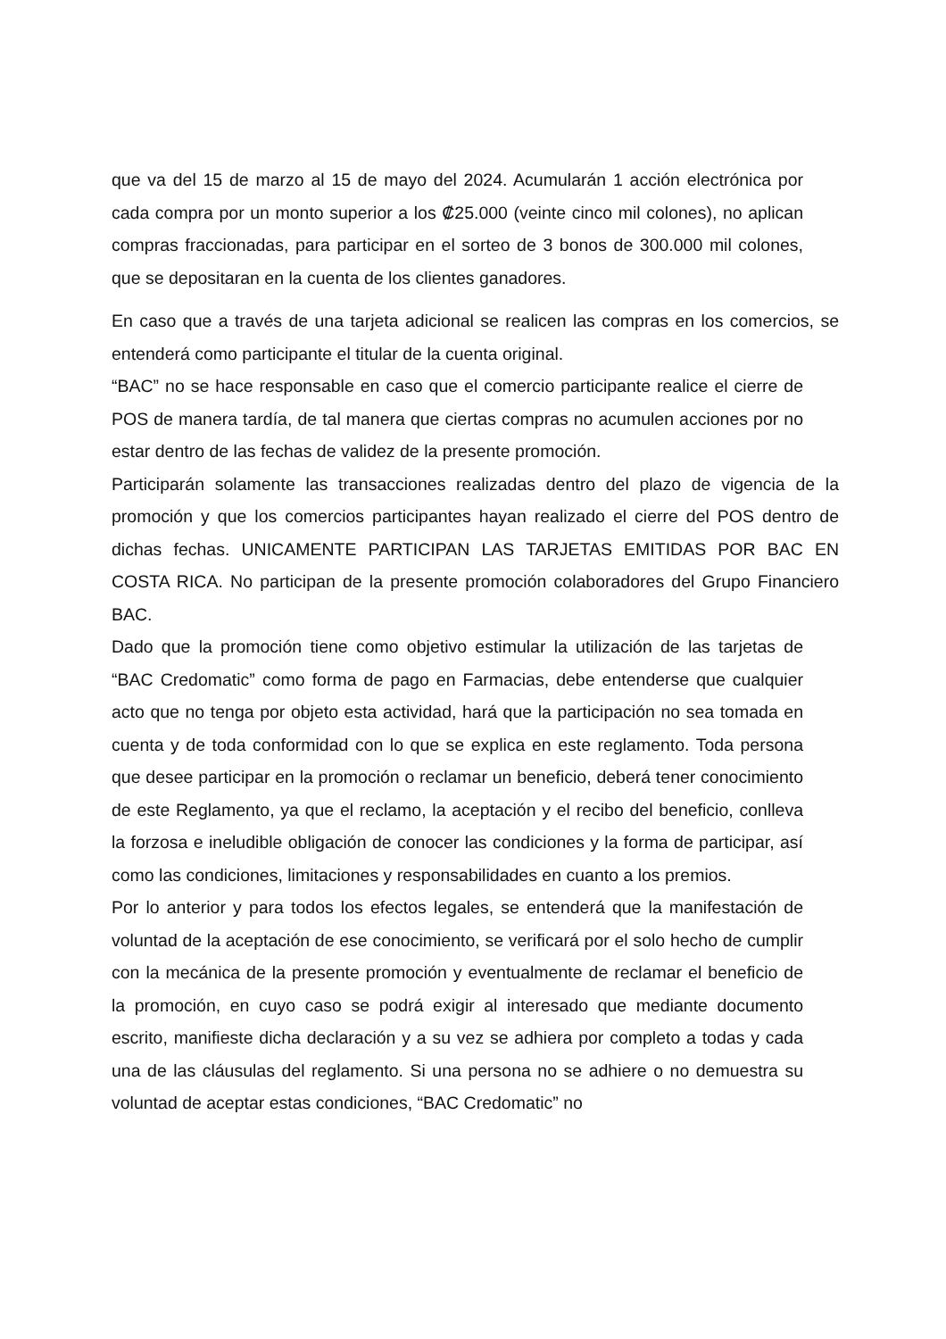que va del 15 de marzo al 15 de mayo del 2024. Acumularán 1 acción electrónica por cada compra por un monto superior a los ₡25.000 (veinte cinco mil colones), no aplican compras fraccionadas, para participar en el sorteo de 3 bonos de 300.000 mil colones, que se depositaran en la cuenta de los clientes ganadores.
En caso que a través de una tarjeta adicional se realicen las compras en los comercios, se entenderá como participante el titular de la cuenta original.
“BAC” no se hace responsable en caso que el comercio participante realice el cierre de POS de manera tardía, de tal manera que ciertas compras no acumulen acciones por no estar dentro de las fechas de validez de la presente promoción.
Participarán solamente las transacciones realizadas dentro del plazo de vigencia de la promoción y que los comercios participantes hayan realizado el cierre del POS dentro de dichas fechas. UNICAMENTE PARTICIPAN LAS TARJETAS EMITIDAS POR BAC EN COSTA RICA. No participan de la presente promoción colaboradores del Grupo Financiero BAC.
Dado que la promoción tiene como objetivo estimular la utilización de las tarjetas de “BAC Credomatic” como forma de pago en Farmacias, debe entenderse que cualquier acto que no tenga por objeto esta actividad, hará que la participación no sea tomada en cuenta y de toda conformidad con lo que se explica en este reglamento. Toda persona que desee participar en la promoción o reclamar un beneficio, deberá tener conocimiento de este Reglamento, ya que el reclamo, la aceptación y el recibo del beneficio, conlleva la forzosa e ineludible obligación de conocer las condiciones y la forma de participar, así como las condiciones, limitaciones y responsabilidades en cuanto a los premios.
Por lo anterior y para todos los efectos legales, se entenderá que la manifestación de voluntad de la aceptación de ese conocimiento, se verificará por el solo hecho de cumplir con la mecánica de la presente promoción y eventualmente de reclamar el beneficio de la promoción, en cuyo caso se podrá exigir al interesado que mediante documento escrito, manifieste dicha declaración y a su vez se adhiera por completo a todas y cada una de las cláusulas del reglamento. Si una persona no se adhiere o no demuestra su voluntad de aceptar estas condiciones, “BAC Credomatic” no